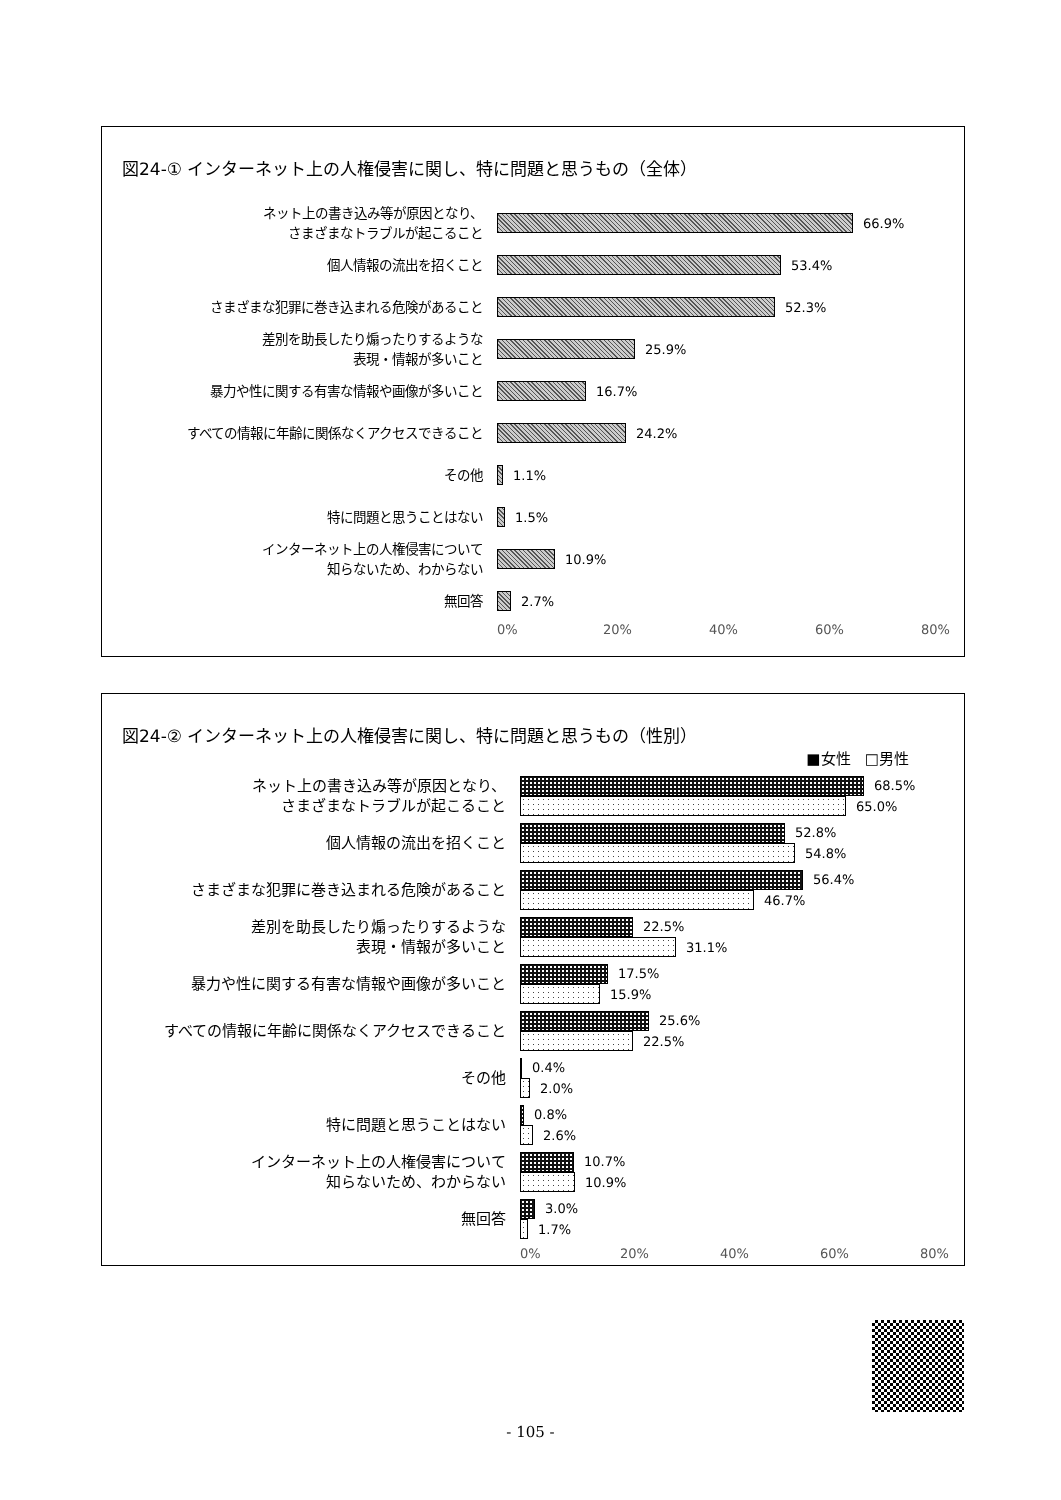図24-① インターネット上の人権侵害に関し、特に問題と思うもの（全体）
ネット上の書き込み等が原因となり、
さまざまなトラブルが起こること
66.9%
個人情報の流出を招くこと
53.4%
さまざまな犯罪に巻き込まれる危険があること
52.3%
差別を助長したり煽ったりするような
表現・情報が多いこと
25.9%
暴力や性に関する有害な情報や画像が多いこと
16.7%
すべての情報に年齢に関係なくアクセスできること
24.2%
その他
1.1%
特に問題と思うことはない
1.5%
インターネット上の人権侵害について
知らないため、わからない
10.9%
無回答
2.7%
0% 20% 40% 60% 80%
図24-② インターネット上の人権侵害に関し、特に問題と思うもの（性別）
■女性 □男性
ネット上の書き込み等が原因となり、
さまざまなトラブルが起こること
68.5%
65.0%
個人情報の流出を招くこと
52.8%
54.8%
さまざまな犯罪に巻き込まれる危険があること
56.4%
46.7%
差別を助長したり煽ったりするような
表現・情報が多いこと
22.5%
31.1%
暴力や性に関する有害な情報や画像が多いこと
17.5%
15.9%
すべての情報に年齢に関係なくアクセスできること
25.6%
22.5%
その他
0.4%
2.0%
特に問題と思うことはない
0.8%
2.6%
インターネット上の人権侵害について
知らないため、わからない
10.7%
10.9%
無回答
3.0%
1.7%
0% 20% 40% 60% 80%
- 105 -